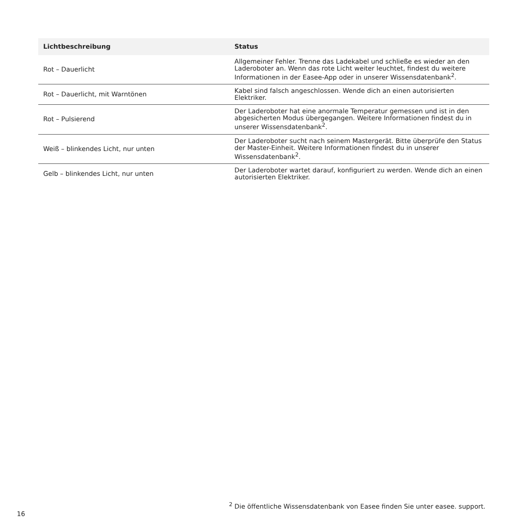| Lichtbeschreibung | Status |
| --- | --- |
| Rot – Dauerlicht | Allgemeiner Fehler. Trenne das Ladekabel und schließe es wieder an den Laderoboter an. Wenn das rote Licht weiter leuchtet, findest du weitere Informationen in der Easee-App oder in unserer Wissensdatenbank<sup>2</sup>. |
| Rot – Dauerlicht, mit Warntönen | Kabel sind falsch angeschlossen. Wende dich an einen autorisierten Elektriker. |
| Rot – Pulsierend | Der Laderoboter hat eine anormale Temperatur gemessen und ist in den abgesicherten Modus übergegangen. Weitere Informationen findest du in unserer Wissensdatenbank<sup>2</sup>. |
| Weiß – blinkendes Licht, nur unten | Der Laderoboter sucht nach seinem Mastergerät. Bitte überprüfe den Status der Master-Einheit. Weitere Informationen findest du in unserer Wissensdatenbank<sup>2</sup>. |
| Gelb – blinkendes Licht, nur unten | Der Laderoboter wartet darauf, konfiguriert zu werden. Wende dich an einen autorisierten Elektriker. |
16
<sup>2</sup> Die öffentliche Wissensdatenbank von Easee finden Sie unter easee. support.